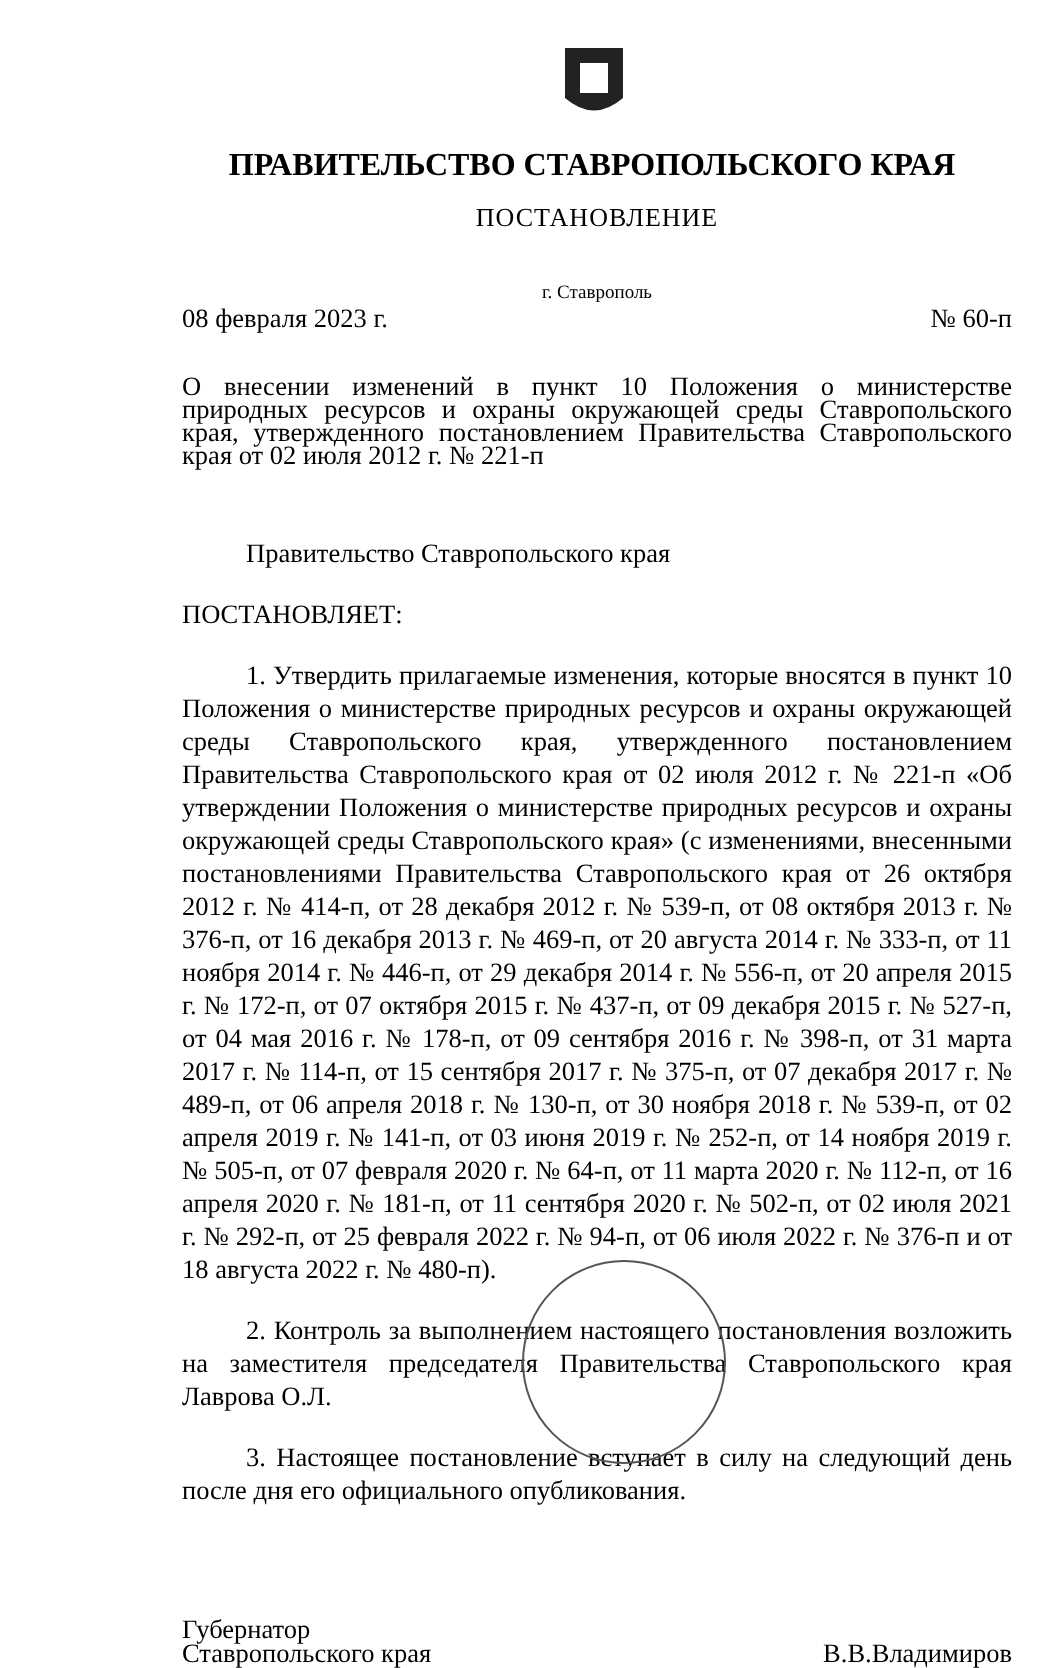ПРАВИТЕЛЬСТВО СТАВРОПОЛЬСКОГО КРАЯ
ПОСТАНОВЛЕНИЕ
г. Ставрополь
08 февраля 2023 г. № 60-п
О внесении изменений в пункт 10 Положения о министерстве природных ресурсов и охраны окружающей среды Ставропольского края, утвержденного постановлением Правительства Ставропольского края от 02 июля 2012 г. № 221-п
Правительство Ставропольского края
ПОСТАНОВЛЯЕТ:
1. Утвердить прилагаемые изменения, которые вносятся в пункт 10 Положения о министерстве природных ресурсов и охраны окружающей среды Ставропольского края, утвержденного постановлением Правительства Ставропольского края от 02 июля 2012 г. № 221-п «Об утверждении Положения о министерстве природных ресурсов и охраны окружающей среды Ставропольского края» (с изменениями, внесенными постановлениями Правительства Ставропольского края от 26 октября 2012 г. № 414-п, от 28 декабря 2012 г. № 539-п, от 08 октября 2013 г. № 376-п, от 16 декабря 2013 г. № 469-п, от 20 августа 2014 г. № 333-п, от 11 ноября 2014 г. № 446-п, от 29 декабря 2014 г. № 556-п, от 20 апреля 2015 г. № 172-п, от 07 октября 2015 г. № 437-п, от 09 декабря 2015 г. № 527-п, от 04 мая 2016 г. № 178-п, от 09 сентября 2016 г. № 398-п, от 31 марта 2017 г. № 114-п, от 15 сентября 2017 г. № 375-п, от 07 декабря 2017 г. № 489-п, от 06 апреля 2018 г. № 130-п, от 30 ноября 2018 г. № 539-п, от 02 апреля 2019 г. № 141-п, от 03 июня 2019 г. № 252-п, от 14 ноября 2019 г. № 505-п, от 07 февраля 2020 г. № 64-п, от 11 марта 2020 г. № 112-п, от 16 апреля 2020 г. № 181-п, от 11 сентября 2020 г. № 502-п, от 02 июля 2021 г. № 292-п, от 25 февраля 2022 г. № 94-п, от 06 июля 2022 г. № 376-п и от 18 августа 2022 г. № 480-п).
2. Контроль за выполнением настоящего постановления возложить на заместителя председателя Правительства Ставропольского края Лаврова О.Л.
3. Настоящее постановление вступает в силу на следующий день после дня его официального опубликования.
Губернатор
Ставропольского края
В.В.Владимиров